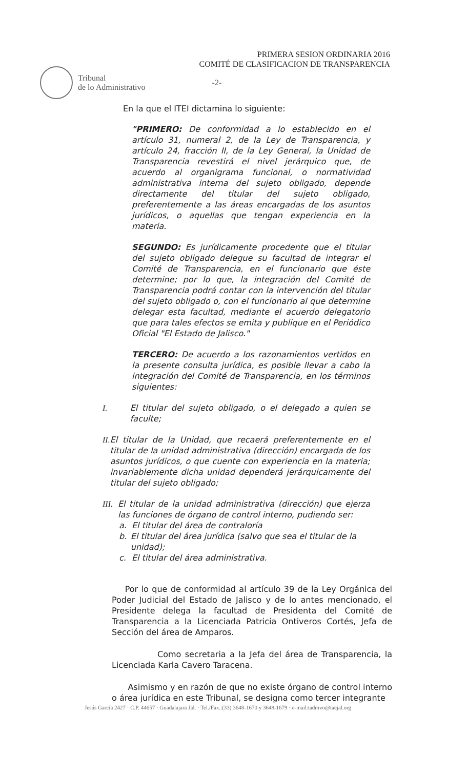PRIMERA SESION ORDINARIA 2016
COMITÉ DE CLASIFICACION DE TRANSPARENCIA
Tribunal
de lo Administrativo
-2-
En la que el ITEI dictamina lo siguiente:
"PRIMERO: De conformidad a lo establecido en el artículo 31, numeral 2, de la Ley de Transparencia, y artículo 24, fracción II, de la Ley General, la Unidad de Transparencia revestirá el nivel jerárquico que, de acuerdo al organigrama funcional, o normatividad administrativa interna del sujeto obligado, depende directamente del titular del sujeto obligado, preferentemente a las áreas encargadas de los asuntos jurídicos, o aquellas que tengan experiencia en la materia.
SEGUNDO: Es jurídicamente procedente que el titular del sujeto obligado delegue su facultad de integrar el Comité de Transparencia, en el funcionario que éste determine; por lo que, la integración del Comité de Transparencia podrá contar con la intervención del titular del sujeto obligado o, con el funcionario al que determine delegar esta facultad, mediante el acuerdo delegatorio que para tales efectos se emita y publique en el Periódico Oficial "El Estado de Jalisco."
TERCERO: De acuerdo a los razonamientos vertidos en la presente consulta jurídica, es posible llevar a cabo la integración del Comité de Transparencia, en los términos siguientes:
I. El titular del sujeto obligado, o el delegado a quien se faculte;
II. El titular de la Unidad, que recaerá preferentemente en el titular de la unidad administrativa (dirección) encargada de los asuntos jurídicos, o que cuente con experiencia en la materia; invariablemente dicha unidad dependerá jerárquicamente del titular del sujeto obligado;
III. El titular de la unidad administrativa (dirección) que ejerza las funciones de órgano de control interno, pudiendo ser:
a. El titular del área de contraloría
b. El titular del área jurídica (salvo que sea el titular de la unidad);
c. El titular del área administrativa.
Por lo que de conformidad al artículo 39 de la Ley Orgánica del Poder Judicial del Estado de Jalisco y de lo antes mencionado, el Presidente delega la facultad de Presidenta del Comité de Transparencia a la Licenciada Patricia Ontiveros Cortés, Jefa de Sección del área de Amparos.
Como secretaria a la Jefa del área de Transparencia, la Licenciada Karla Cavero Taracena.
Asimismo y en razón de que no existe órgano de control interno o área jurídica en este Tribunal, se designa como tercer integrante
Jesús García 2427 · C.P. 44657 · Guadalajara Jal. · Tel./Fax.:(33) 3648-1670 y 3648-1679 · e-mail:tadmvo@taejal.org